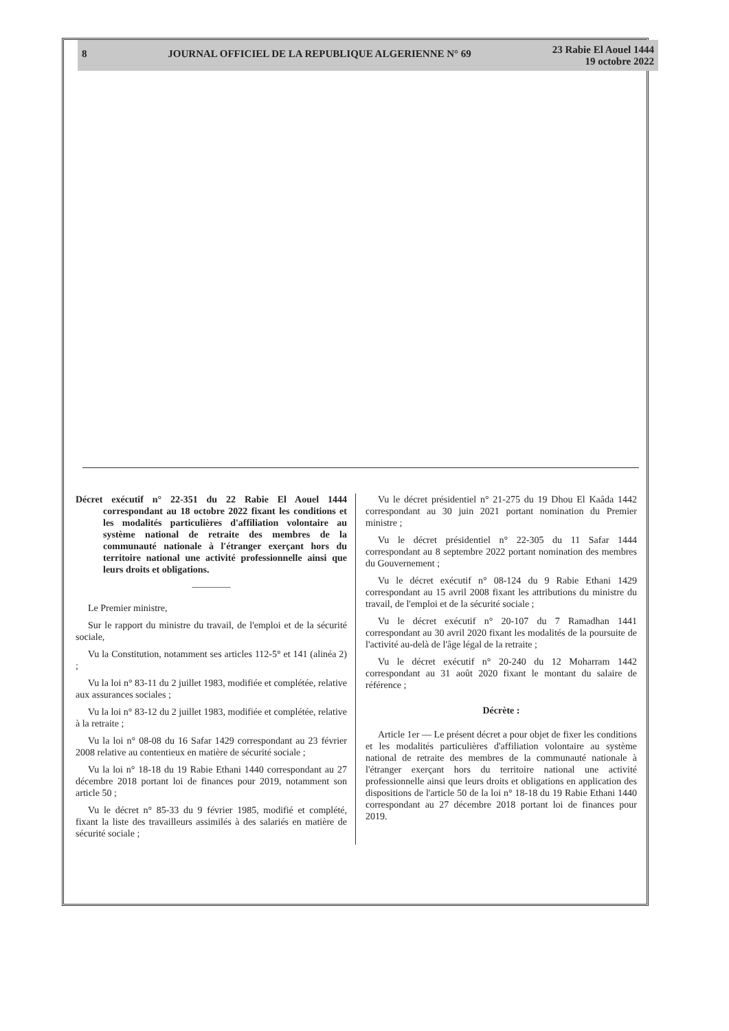8 JOURNAL OFFICIEL DE LA REPUBLIQUE ALGERIENNE N° 69
23 Rabie El Aouel 1444
19 octobre 2022
Décret exécutif n° 22-351 du 22 Rabie El Aouel 1444 correspondant au 18 octobre 2022 fixant les conditions et les modalités particulières d'affiliation volontaire au système national de retraite des membres de la communauté nationale à l'étranger exerçant hors du territoire national une activité professionnelle ainsi que leurs droits et obligations.
————
Le Premier ministre,
Sur le rapport du ministre du travail, de l'emploi et de la sécurité sociale,
Vu la Constitution, notamment ses articles 112-5° et 141 (alinéa 2) ;
Vu la loi n° 83-11 du 2 juillet 1983, modifiée et complétée, relative aux assurances sociales ;
Vu la loi n° 83-12 du 2 juillet 1983, modifiée et complétée, relative à la retraite ;
Vu la loi n° 08-08 du 16 Safar 1429 correspondant au 23 février 2008 relative au contentieux en matière de sécurité sociale ;
Vu la loi n° 18-18 du 19 Rabie Ethani 1440 correspondant au 27 décembre 2018 portant loi de finances pour 2019, notamment son article 50 ;
Vu le décret n° 85-33 du 9 février 1985, modifié et complété, fixant la liste des travailleurs assimilés à des salariés en matière de sécurité sociale ;
Vu le décret présidentiel n° 21-275 du 19 Dhou El Kaâda 1442 correspondant au 30 juin 2021 portant nomination du Premier ministre ;
Vu le décret présidentiel n° 22-305 du 11 Safar 1444 correspondant au 8 septembre 2022 portant nomination des membres du Gouvernement ;
Vu le décret exécutif n° 08-124 du 9 Rabie Ethani 1429 correspondant au 15 avril 2008 fixant les attributions du ministre du travail, de l'emploi et de la sécurité sociale ;
Vu le décret exécutif n° 20-107 du 7 Ramadhan 1441 correspondant au 30 avril 2020 fixant les modalités de la poursuite de l'activité au-delà de l'âge légal de la retraite ;
Vu le décret exécutif n° 20-240 du 12 Moharram 1442 correspondant au 31 août 2020 fixant le montant du salaire de référence ;
Décrète :
Article 1er — Le présent décret a pour objet de fixer les conditions et les modalités particulières d'affiliation volontaire au système national de retraite des membres de la communauté nationale à l'étranger exerçant hors du territoire national une activité professionnelle ainsi que leurs droits et obligations en application des dispositions de l'article 50 de la loi n° 18-18 du 19 Rabie Ethani 1440 correspondant au 27 décembre 2018 portant loi de finances pour 2019.